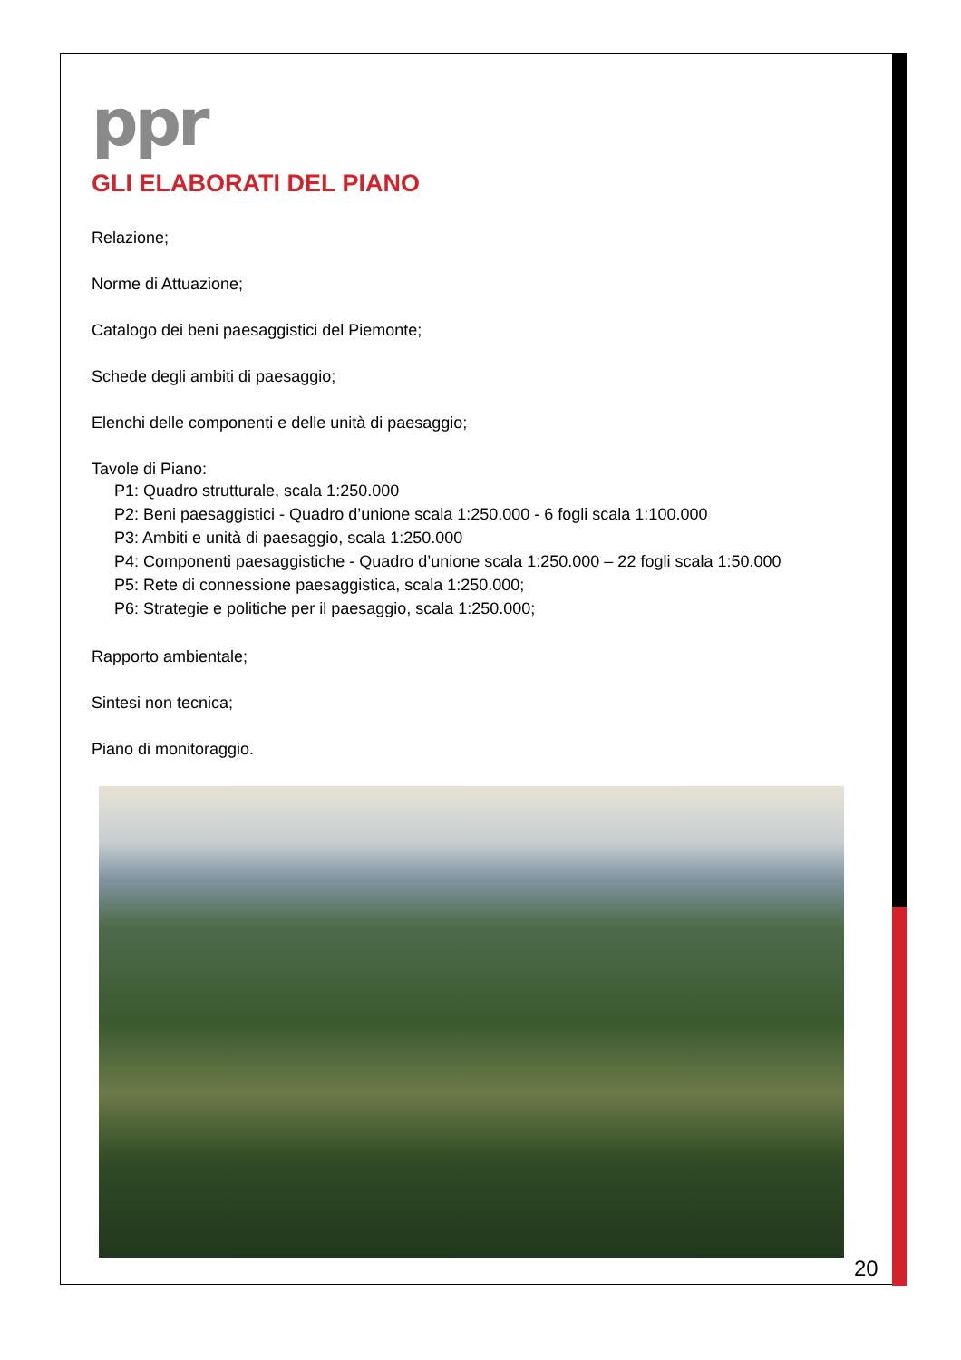ppr
GLI ELABORATI DEL PIANO
Relazione;
Norme di Attuazione;
Catalogo dei beni paesaggistici del Piemonte;
Schede degli ambiti di paesaggio;
Elenchi delle componenti e delle unità di paesaggio;
Tavole di Piano:
P1: Quadro strutturale, scala 1:250.000
P2: Beni paesaggistici - Quadro d’unione scala 1:250.000 - 6 fogli scala 1:100.000
P3: Ambiti e unità di paesaggio, scala 1:250.000
P4: Componenti paesaggistiche - Quadro d’unione scala 1:250.000 – 22 fogli scala 1:50.000
P5: Rete di connessione paesaggistica, scala 1:250.000;
P6: Strategie e politiche per il paesaggio, scala 1:250.000;
Rapporto ambientale;
Sintesi non tecnica;
Piano di monitoraggio.
20